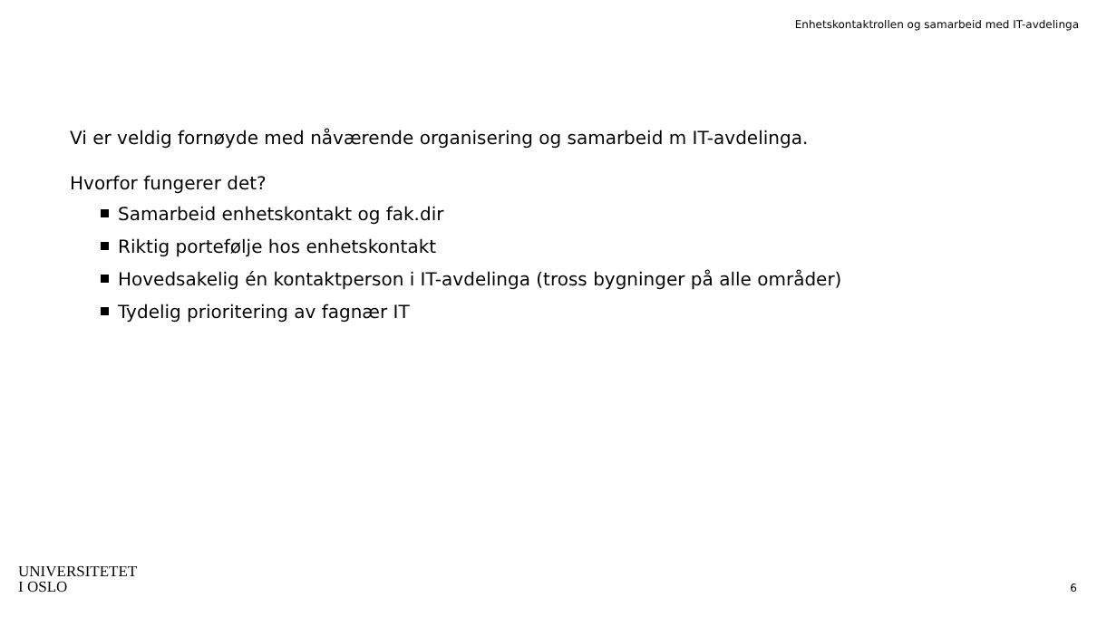Enhetskontaktrollen og samarbeid med IT-avdelinga
Vi er veldig fornøyde med nåværende organisering og samarbeid m IT-avdelinga.
Hvorfor fungerer det?
Samarbeid enhetskontakt og fak.dir
Riktig portefølje hos enhetskontakt
Hovedsakelig én kontaktperson i IT-avdelinga (tross bygninger på alle områder)
Tydelig prioritering av fagnær IT
UNIVERSITETET
I OSLO
6